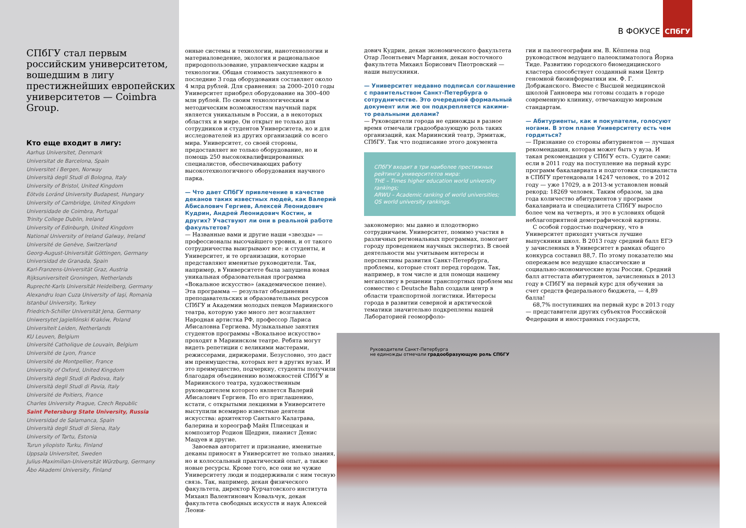СПбГУ стал первым российским университетом, вошедшим в лигу престижнейших европейских университетов — Coimbra Group.
Кто еще входит в лигу:
Aarhus Universitet, Denmark
Universitat de Barcelona, Spain
Universitet i Bergen, Norway
Università degli Studi di Bologna, Italy
University of Bristol, United Kingdom
Eötvös Loránd University Budapest, Hungary
University of Cambridge, United Kingdom
Universidade de Coimbra, Portugal
Trinity College Dublin, Ireland
University of Edinburgh, United Kingdom
National University of Ireland Galway, Ireland
Université de Genève, Switzerland
Georg-August-Universität Göttingen, Germany
Universidad de Granada, Spain
Karl-Franzens-Universität Graz, Austria
Rijksuniversiteit Groningen, Netherlands
Ruprecht-Karls Universität Heidelberg, Germany
Alexandru Ioan Cuza University of Iaşi, Romania
Istanbul University, Turkey
Friedrich-Schiller Universität Jena, Germany
Uniwersytet Jagiellónski Kraków, Poland
Universiteit Leiden, Netherlands
KU Leuven, Belgium
Université Catholique de Louvain, Belgium
Université de Lyon, France
Université de Montpellier, France
University of Oxford, United Kingdom
Università degli Studi di Padova, Italy
Università degli Studi di Pavia, Italy
Université de Poitiers, France
Charles University Prague, Czech Republic
Saint Petersburg State University, Russia
Universidad de Salamanca, Spain
Università degli Studi di Siena, Italy
University of Tartu, Estonia
Turun yliopisto Turku, Finland
Uppsala Universitet, Sweden
Julius-Maximilian-Universität Würzburg, Germany
Åbo Akademi University, Finland
онные системы и технологии, нанотехнологии и материаловедение, экология и рациональное природопользование, управленческие кадры и технологии. Общая стоимость закупленного в последние 3 года оборудования составляет около 4 млрд рублей. Для сравнения: за 2000–2010 годы Университет приобрел оборудование на 300–400 млн рублей. По своим технологическим и методическим возможностям научный парк является уникальным в России, а в некоторых областях и в мире. Он открыт не только для сотрудников и студентов Университета, но и для исследователей из других организаций со всего мира. Университет, со своей стороны, предоставляет не только оборудование, но и помощь 250 высококвалифицированных специалистов, обеспечивающих работу высокотехнологичного оборудования научного парка.
— Что дает СПбГУ привлечение в качестве деканов таких известных людей, как Валерий Абисалович Гергиев, Алексей Леонидович Кудрин, Андрей Леонидович Костин, и других? Участвуют ли они в реальной работе факультетов?
— Названные вами и другие наши «звезды» — профессионалы высочайшего уровня, и от такого сотрудничества выигрывают все: и студенты, и Университет, и те организации, которые представляют именитые руководители. Так, например, в Университете была запущена новая уникальная образовательная программа «Вокальное искусство» (академическое пение). Эта программа — результат объединения преподавательских и образовательных ресурсов СПбГУ и Академии молодых певцов Мариинского театра, которую уже много лет возглавляет Народная артистка РФ, профессор Лариса Абисаловна Гергиева. Музыкальные занятия студентов программы «Вокальное искусство» проходят в Мариинском театре. Ребята могут видеть репетиции с великими мастерами, режиссерами, дирижерами. Безусловно, это даст им преимущества, которых нет в других вузах. И это преимущество, подчеркну, студенты получили благодаря объединению возможностей СПбГУ и Мариинского театра, художественным руководителем которого является Валерий Абисалович Гергиев. По его приглашению, кстати, с открытыми лекциями в Университете выступили всемирно известные деятели искусства: архитектор Сантьяго Калатрава, балерина и хореограф Майя Плисецкая и композитор Родион Щедрин, пианист Денис Мацуев и другие.
Завоевав авторитет и признание, именитые деканы приносят в Университет не только знания, но и колоссальный практический опыт, а также новые ресурсы. Кроме того, все они не чужие Университету люди и поддерживали с ним тесную связь. Так, например, декан физического факультета, директор Курчатовского института Михаил Валентинович Ковальчук, декан факультета свободных искусств и наук Алексей Леони-
В ФОКУСЕ СПбГУ
дович Кудрин, декан экономического факультета Отар Леонтьевич Маргания, декан восточного факультета Михаил Борисович Пиотровский — наши выпускники.
— Университет недавно подписал соглашение с правительством Санкт-Петербурга о сотрудничестве. Это очередной формальный документ или же он подкрепляется какими-то реальными делами?
— Руководители города не единожды в разное время отмечали градообразующую роль таких организаций, как Мариинский театр, Эрмитаж, СПбГУ. Так что подписание этого документа
СПбГУ входит в три наиболее престижных рейтинга университетов мира:
THE – Times higher education world university rankings;
ARWU – Academic ranking of world universities;
QS world university rankings.
закономерно: мы давно и плодотворно сотрудничаем. Университет, помимо участия в различных региональных программах, помогает городу проведением научных экспертиз. В своей деятельности мы учитываем интересы и перспективы развития Санкт-Петербурга, проблемы, которые стоят перед городом. Так, например, в том числе и для помощи нашему мегаполису в решении транспортных проблем мы совместно с Deutsche Bahn создали центр в области транспортной логистики. Интересы города в развитии северной и арктической тематики значительно подкреплены нашей Лабораторией геоморфоло-
гии и палеогеографии им. В. Кёппена под руководством ведущего палеоклиматолога Йорна Тиде. Развитию городского биомедицинского кластера способствует созданный нами Центр геномной биоинформатики им. Ф. Г. Добржанского. Вместе с Высшей медицинской школой Ганновера мы готовы создать в городе современную клинику, отвечающую мировым стандартам.
— Абитуриенты, как и покупатели, голосуют ногами. В этом плане Университету есть чем гордиться?
— Признание со стороны абитуриентов — лучшая рекомендация, которая может быть у вуза. И такая рекомендация у СПбГУ есть. Судите сами: если в 2011 году на поступление на первый курс программ бакалавриата и подготовки специалиста в СПбГУ претендовали 14247 человек, то в 2012 году — уже 17029, а в 2013-м установлен новый рекорд: 18269 человек. Таким образом, за два года количество абитуриентов у программ бакалавриата и специалитета СПбГУ выросло более чем на четверть, и это в условиях общей неблагоприятной демографической картины.
С особой гордостью подчеркну, что в Университет приходят учиться лучшие выпускники школ. В 2013 году средний балл ЕГЭ у зачисленных в Университет в рамках общего конкурса составил 88,7. По этому показателю мы опережаем все ведущие классические и социально-экономические вузы России. Средний балл аттестата абитуриентов, зачисленных в 2013 году в СПбГУ на первый курс для обучения за счет средств федерального бюджета, — 4,89 балла!
68,7% поступивших на первый курс в 2013 году — представители других субъектов Российской Федерации и иностранных государств,
Руководители Санкт-Петербурга
не единожды отмечали градообразующую роль СПбГУ